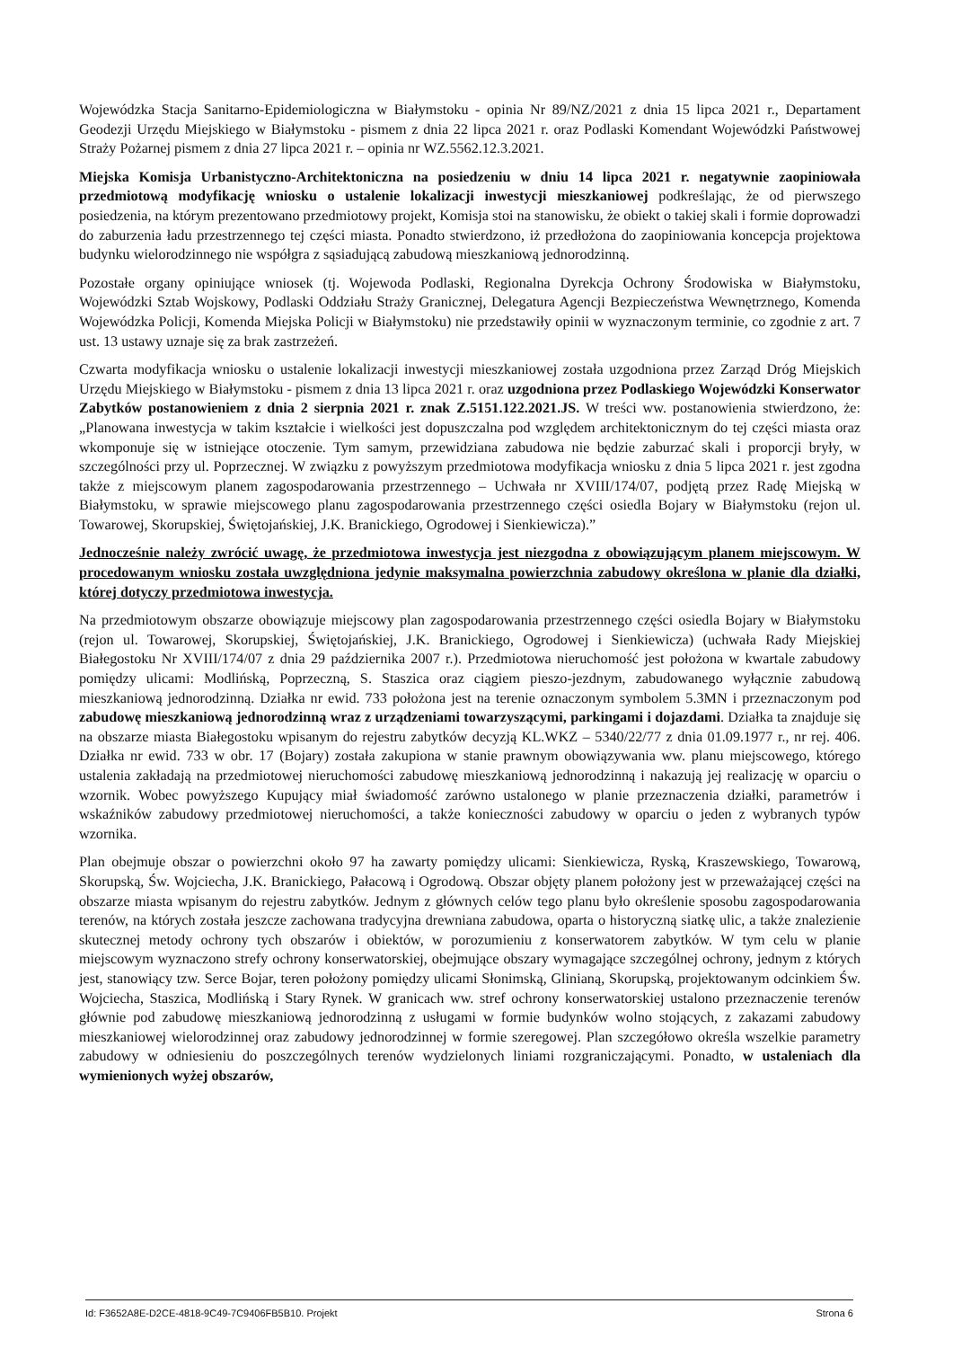Wojewódzka Stacja Sanitarno-Epidemiologiczna w Białymstoku - opinia Nr 89/NZ/2021 z dnia 15 lipca 2021 r., Departament Geodezji Urzędu Miejskiego w Białymstoku - pismem z dnia 22 lipca 2021 r. oraz Podlaski Komendant Wojewódzki Państwowej Straży Pożarnej pismem z dnia 27 lipca 2021 r. – opinia nr WZ.5562.12.3.2021.
Miejska Komisja Urbanistyczno-Architektoniczna na posiedzeniu w dniu 14 lipca 2021 r. negatywnie zaopiniowała przedmiotową modyfikację wniosku o ustalenie lokalizacji inwestycji mieszkaniowej podkreślając, że od pierwszego posiedzenia, na którym prezentowano przedmiotowy projekt, Komisja stoi na stanowisku, że obiekt o takiej skali i formie doprowadzi do zaburzenia ładu przestrzennego tej części miasta. Ponadto stwierdzono, iż przedłożona do zaopiniowania koncepcja projektowa budynku wielorodzinnego nie współgra z sąsiadującą zabudową mieszkaniową jednorodzinną.
Pozostałe organy opiniujące wniosek (tj. Wojewoda Podlaski, Regionalna Dyrekcja Ochrony Środowiska w Białymstoku, Wojewódzki Sztab Wojskowy, Podlaski Oddziału Straży Granicznej, Delegatura Agencji Bezpieczeństwa Wewnętrznego, Komenda Wojewódzka Policji, Komenda Miejska Policji w Białymstoku) nie przedstawiły opinii w wyznaczonym terminie, co zgodnie z art. 7 ust. 13 ustawy uznaje się za brak zastrzeżeń.
Czwarta modyfikacja wniosku o ustalenie lokalizacji inwestycji mieszkaniowej została uzgodniona przez Zarząd Dróg Miejskich Urzędu Miejskiego w Białymstoku - pismem z dnia 13 lipca 2021 r. oraz uzgodniona przez Podlaskiego Wojewódzki Konserwator Zabytków postanowieniem z dnia 2 sierpnia 2021 r. znak Z.5151.122.2021.JS. W treści ww. postanowienia stwierdzono, że: „Planowana inwestycja w takim kształcie i wielkości jest dopuszczalna pod względem architektonicznym do tej części miasta oraz wkomponuje się w istniejące otoczenie. Tym samym, przewidziana zabudowa nie będzie zaburzać skali i proporcji bryły, w szczególności przy ul. Poprzecznej. W związku z powyższym przedmiotowa modyfikacja wniosku z dnia 5 lipca 2021 r. jest zgodna także z miejscowym planem zagospodarowania przestrzennego – Uchwała nr XVIII/174/07, podjętą przez Radę Miejską w Białymstoku, w sprawie miejscowego planu zagospodarowania przestrzennego części osiedla Bojary w Białymstoku (rejon ul. Towarowej, Skorupskiej, Świętojańskiej, J.K. Branickiego, Ogrodowej i Sienkiewicza).”
Jednocześnie należy zwrócić uwagę, że przedmiotowa inwestycja jest niezgodna z obowiązującym planem miejscowym. W procedowanym wniosku została uwzględniona jedynie maksymalna powierzchnia zabudowy określona w planie dla działki, której dotyczy przedmiotowa inwestycja.
Na przedmiotowym obszarze obowiązuje miejscowy plan zagospodarowania przestrzennego części osiedla Bojary w Białymstoku (rejon ul. Towarowej, Skorupskiej, Świętojańskiej, J.K. Branickiego, Ogrodowej i Sienkiewicza) (uchwała Rady Miejskiej Białegostoku Nr XVIII/174/07 z dnia 29 października 2007 r.). Przedmiotowa nieruchomość jest położona w kwartale zabudowy pomiędzy ulicami: Modlińską, Poprzeczną, S. Staszica oraz ciągiem pieszo-jezdnym, zabudowanego wyłącznie zabudową mieszkaniową jednorodzinną. Działka nr ewid. 733 położona jest na terenie oznaczonym symbolem 5.3MN i przeznaczonym pod zabudowę mieszkaniową jednorodzinną wraz z urządzeniami towarzyszącymi, parkingami i dojazdami. Działka ta znajduje się na obszarze miasta Białegostoku wpisanym do rejestru zabytków decyzją KL.WKZ – 5340/22/77 z dnia 01.09.1977 r., nr rej. 406. Działka nr ewid. 733 w obr. 17 (Bojary) została zakupiona w stanie prawnym obowiązywania ww. planu miejscowego, którego ustalenia zakładają na przedmiotowej nieruchomości zabudowę mieszkaniową jednorodzinną i nakazują jej realizację w oparciu o wzornik. Wobec powyższego Kupujący miał świadomość zarówno ustalonego w planie przeznaczenia działki, parametrów i wskaźników zabudowy przedmiotowej nieruchomości, a także konieczności zabudowy w oparciu o jeden z wybranych typów wzornika.
Plan obejmuje obszar o powierzchni około 97 ha zawarty pomiędzy ulicami: Sienkiewicza, Ryską, Kraszewskiego, Towarową, Skorupską, Św. Wojciecha, J.K. Branickiego, Pałacową i Ogrodową. Obszar objęty planem położony jest w przeważającej części na obszarze miasta wpisanym do rejestru zabytków. Jednym z głównych celów tego planu było określenie sposobu zagospodarowania terenów, na których została jeszcze zachowana tradycyjna drewniana zabudowa, oparta o historyczną siatkę ulic, a także znalezienie skutecznej metody ochrony tych obszarów i obiektów, w porozumieniu z konserwatorem zabytków. W tym celu w planie miejscowym wyznaczono strefy ochrony konserwatorskiej, obejmujące obszary wymagające szczególnej ochrony, jednym z których jest, stanowiący tzw. Serce Bojar, teren położony pomiędzy ulicami Słonimską, Glinianą, Skorupską, projektowanym odcinkiem Św. Wojciecha, Staszica, Modlińską i Stary Rynek. W granicach ww. stref ochrony konserwatorskiej ustalono przeznaczenie terenów głównie pod zabudowę mieszkaniową jednorodzinną z usługami w formie budynków wolno stojących, z zakazami zabudowy mieszkaniowej wielorodzinnej oraz zabudowy jednorodzinnej w formie szeregowej. Plan szczegółowo określa wszelkie parametry zabudowy w odniesieniu do poszczególnych terenów wydzielonych liniami rozgraniczającymi. Ponadto, w ustaleniach dla wymienionych wyżej obszarów,
Id: F3652A8E-D2CE-4818-9C49-7C9406FB5B10. Projekt Strona 6